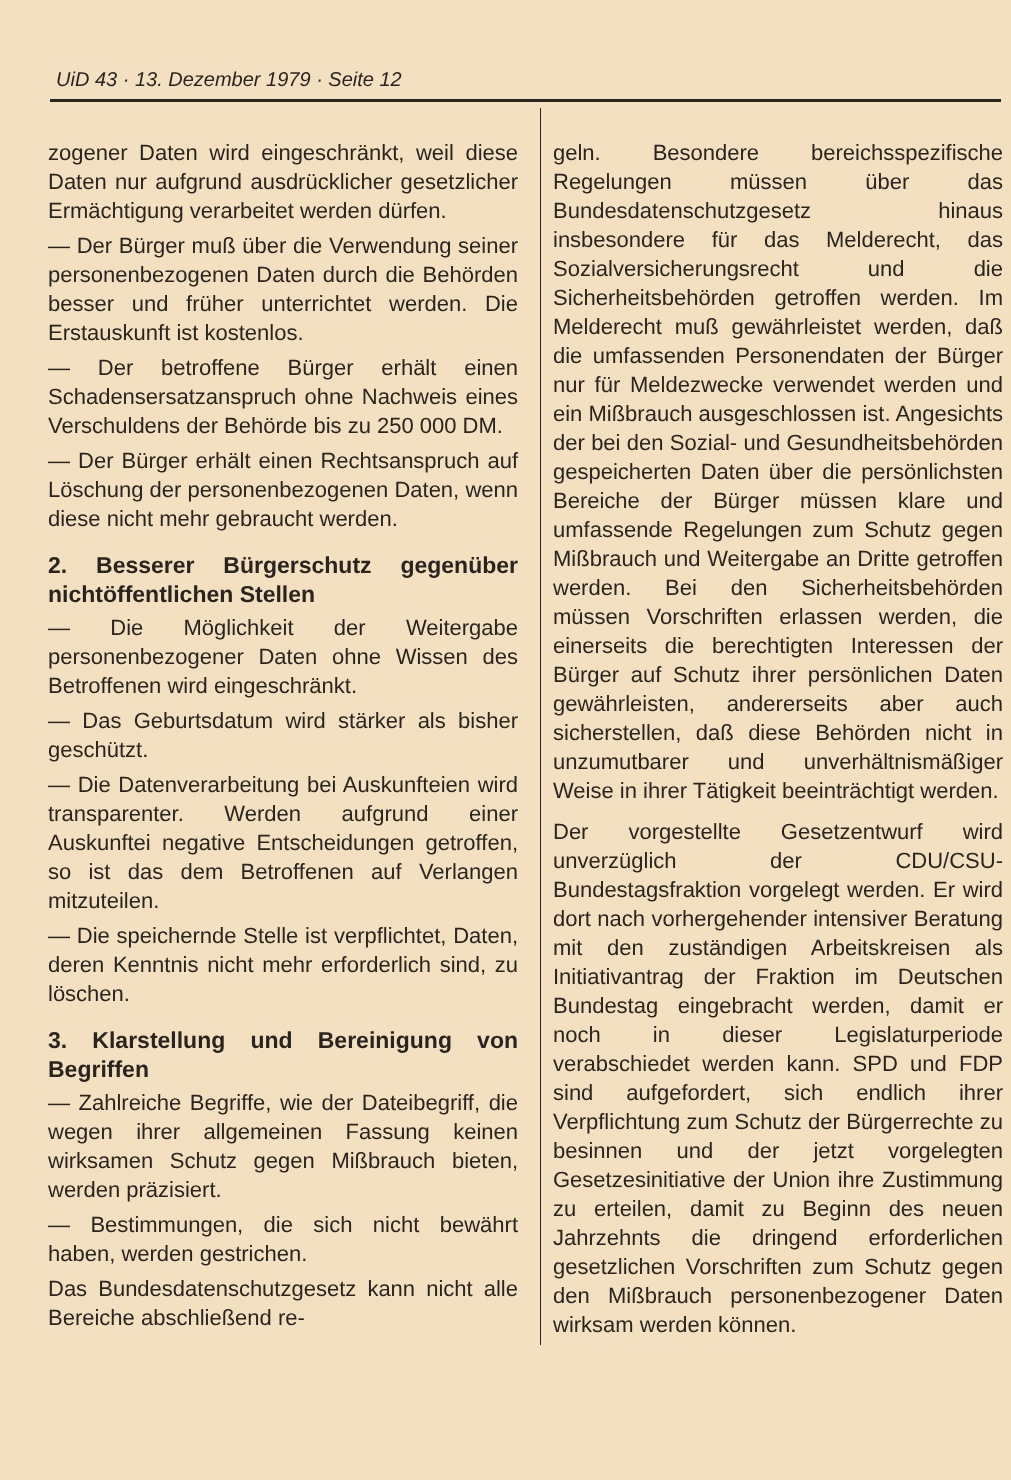UiD 43 · 13. Dezember 1979 · Seite 12
zogener Daten wird eingeschränkt, weil diese Daten nur aufgrund ausdrücklicher gesetzlicher Ermächtigung verarbeitet werden dürfen.
— Der Bürger muß über die Verwendung seiner personenbezogenen Daten durch die Behörden besser und früher unterrichtet werden. Die Erstauskunft ist kostenlos.
— Der betroffene Bürger erhält einen Schadensersatzanspruch ohne Nachweis eines Verschuldens der Behörde bis zu 250 000 DM.
— Der Bürger erhält einen Rechtsanspruch auf Löschung der personenbezogenen Daten, wenn diese nicht mehr gebraucht werden.
2. Besserer Bürgerschutz gegenüber nichtöffentlichen Stellen
— Die Möglichkeit der Weitergabe personenbezogener Daten ohne Wissen des Betroffenen wird eingeschränkt.
— Das Geburtsdatum wird stärker als bisher geschützt.
— Die Datenverarbeitung bei Auskunfteien wird transparenter. Werden aufgrund einer Auskunftei negative Entscheidungen getroffen, so ist das dem Betroffenen auf Verlangen mitzuteilen.
— Die speichernde Stelle ist verpflichtet, Daten, deren Kenntnis nicht mehr erforderlich sind, zu löschen.
3. Klarstellung und Bereinigung von Begriffen
— Zahlreiche Begriffe, wie der Dateibegriff, die wegen ihrer allgemeinen Fassung keinen wirksamen Schutz gegen Mißbrauch bieten, werden präzisiert.
— Bestimmungen, die sich nicht bewährt haben, werden gestrichen.
Das Bundesdatenschutzgesetz kann nicht alle Bereiche abschließend re-
geln. Besondere bereichsspezifische Regelungen müssen über das Bundesdatenschutzgesetz hinaus insbesondere für das Melderecht, das Sozialversicherungsrecht und die Sicherheitsbehörden getroffen werden. Im Melderecht muß gewährleistet werden, daß die umfassenden Personendaten der Bürger nur für Meldezwecke verwendet werden und ein Mißbrauch ausgeschlossen ist. Angesichts der bei den Sozial- und Gesundheitsbehörden gespeicherten Daten über die persönlichsten Bereiche der Bürger müssen klare und umfassende Regelungen zum Schutz gegen Mißbrauch und Weitergabe an Dritte getroffen werden. Bei den Sicherheitsbehörden müssen Vorschriften erlassen werden, die einerseits die berechtigten Interessen der Bürger auf Schutz ihrer persönlichen Daten gewährleisten, andererseits aber auch sicherstellen, daß diese Behörden nicht in unzumutbarer und unverhältnismäßiger Weise in ihrer Tätigkeit beeinträchtigt werden.
Der vorgestellte Gesetzentwurf wird unverzüglich der CDU/CSU-Bundestagsfraktion vorgelegt werden. Er wird dort nach vorhergehender intensiver Beratung mit den zuständigen Arbeitskreisen als Initiativantrag der Fraktion im Deutschen Bundestag eingebracht werden, damit er noch in dieser Legislaturperiode verabschiedet werden kann. SPD und FDP sind aufgefordert, sich endlich ihrer Verpflichtung zum Schutz der Bürgerrechte zu besinnen und der jetzt vorgelegten Gesetzesinitiative der Union ihre Zustimmung zu erteilen, damit zu Beginn des neuen Jahrzehnts die dringend erforderlichen gesetzlichen Vorschriften zum Schutz gegen den Mißbrauch personenbezogener Daten wirksam werden können.